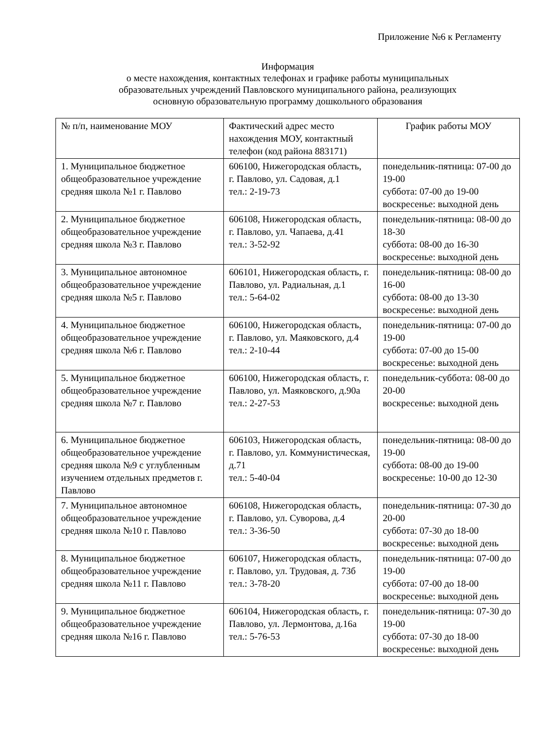Приложение №6 к Регламенту
Информация
о месте нахождения, контактных телефонах и графике работы муниципальных
образовательных учреждений Павловского муниципального района, реализующих
основную образовательную программу дошкольного образования
| № п/п, наименование МОУ | Фактический адрес место нахождения МОУ, контактный телефон (код района 883171) | График работы МОУ |
| 1. Муниципальное бюджетное общеобразовательное учреждение средняя школа №1 г. Павлово | 606100, Нижегородская область, г. Павлово, ул. Садовая, д.1 тел.: 2-19-73 | понедельник-пятница: 07-00 до 19-00 суббота: 07-00 до 19-00 воскресенье: выходной день |
| 2. Муниципальное бюджетное общеобразовательное учреждение средняя школа №3 г. Павлово | 606108, Нижегородская область, г. Павлово, ул. Чапаева, д.41 тел.: 3-52-92 | понедельник-пятница: 08-00 до 18-30 суббота: 08-00 до 16-30 воскресенье: выходной день |
| 3. Муниципальное автономное общеобразовательное учреждение средняя школа №5 г. Павлово | 606101, Нижегородская область, г. Павлово, ул. Радиальная, д.1 тел.: 5-64-02 | понедельник-пятница: 08-00 до 16-00 суббота: 08-00 до 13-30 воскресенье: выходной день |
| 4. Муниципальное бюджетное общеобразовательное учреждение средняя школа №6 г. Павлово | 606100, Нижегородская область, г. Павлово, ул. Маяковского, д.4 тел.: 2-10-44 | понедельник-пятница: 07-00 до 19-00 суббота: 07-00 до 15-00 воскресенье: выходной день |
| 5. Муниципальное бюджетное общеобразовательное учреждение средняя школа №7 г. Павлово | 606100, Нижегородская область, г. Павлово, ул. Маяковского, д.90а тел.: 2-27-53 | понедельник-суббота: 08-00 до 20-00 воскресенье: выходной день |
| 6. Муниципальное бюджетное общеобразовательное учреждение средняя школа №9 с углубленным изучением отдельных предметов г. Павлово | 606103, Нижегородская область, г. Павлово, ул. Коммунистическая, д.71 тел.: 5-40-04 | понедельник-пятница: 08-00 до 19-00 суббота: 08-00 до 19-00 воскресенье: 10-00 до 12-30 |
| 7. Муниципальное автономное общеобразовательное учреждение средняя школа №10 г. Павлово | 606108, Нижегородская область, г. Павлово, ул. Суворова, д.4 тел.: 3-36-50 | понедельник-пятница: 07-30 до 20-00 суббота: 07-30 до 18-00 воскресенье: выходной день |
| 8. Муниципальное бюджетное общеобразовательное учреждение средняя школа №11 г. Павлово | 606107, Нижегородская область, г. Павлово, ул. Трудовая, д. 73б тел.: 3-78-20 | понедельник-пятница: 07-00 до 19-00 суббота: 07-00 до 18-00 воскресенье: выходной день |
| 9. Муниципальное бюджетное общеобразовательное учреждение средняя школа №16 г. Павлово | 606104, Нижегородская область, г. Павлово, ул. Лермонтова, д.16а тел.: 5-76-53 | понедельник-пятница: 07-30 до 19-00 суббота: 07-30 до 18-00 воскресенье: выходной день |